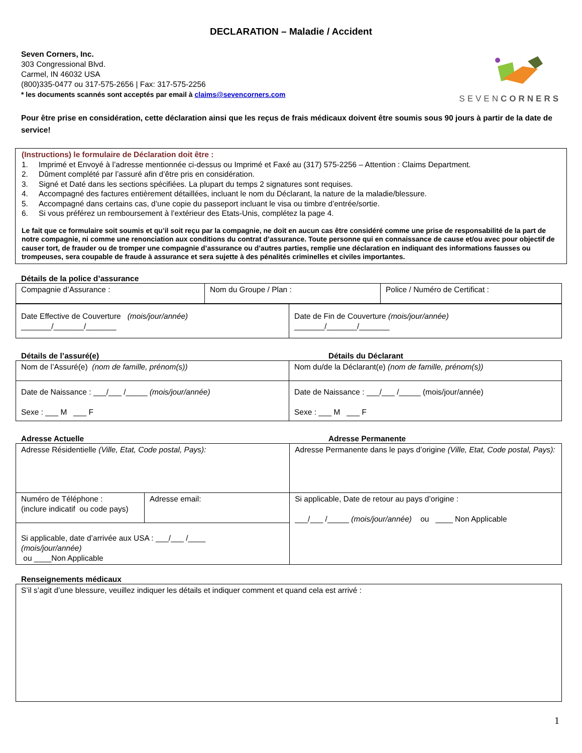DECLARATION – Maladie / Accident
Seven Corners, Inc.
303 Congressional Blvd.
Carmel, IN 46032 USA
(800)335-0477 ou 317-575-2656 | Fax: 317-575-2256
* les documents scannés sont acceptés par email à claims@sevencorners.com
SEVENCORNERS
Pour être prise en considération, cette déclaration ainsi que les reçus de frais médicaux doivent être soumis sous 90 jours à partir de la date de service!
(Instructions) le formulaire de Déclaration doit être :
1. Imprimé et Envoyé à l’adresse mentionnée ci-dessus ou Imprimé et Faxé au (317) 575-2256 – Attention : Claims Department.
2. Dûment complété par l’assuré afin d’être pris en considération.
3. Signé et Daté dans les sections spécifiées. La plupart du temps 2 signatures sont requises.
4. Accompagné des factures entièrement détaillées, incluant le nom du Déclarant, la nature de la maladie/blessure.
5. Accompagné dans certains cas, d’une copie du passeport incluant le visa ou timbre d’entrée/sortie.
6. Si vous préférez un remboursement à l’extérieur des Etats-Unis, complétez la page 4.
Le fait que ce formulaire soit soumis et qu’il soit reçu par la compagnie, ne doit en aucun cas être considéré comme une prise de responsabilité de la part de notre compagnie, ni comme une renonciation aux conditions du contrat d’assurance. Toute personne qui en connaissance de cause et/ou avec pour objectif de causer tort, de frauder ou de tromper une compagnie d’assurance ou d’autres parties, remplie une déclaration en indiquant des informations fausses ou trompeuses, sera coupable de fraude à assurance et sera sujette à des pénalités criminelles et civiles importantes.
Détails de la police d’assurance
| Compagnie d’Assurance : | Nom du Groupe / Plan : | Police / Numéro de Certificat : |
| Date Effective de Couverture (mois/jour/année) _______/_______/_______ | Date de Fin de Couverture (mois/jour/année) _______/_______/_______ |
Détails de l’assuré(e) Détails du Déclarant
| Nom de l’Assuré(e) (nom de famille, prénom(s)) | Nom du/de la Déclarant(e) (nom de famille, prénom(s)) |
| Date de Naissance : ___/___ /_____ (mois/jour/année) Sexe : ___ M ___ F | Date de Naissance : ___/___ /_____ (mois/jour/année) Sexe : ___ M ___ F |
Adresse Actuelle Adresse Permanente
| Adresse Résidentielle (Ville, Etat, Code postal, Pays): | | Adresse Permanente dans le pays d’origine (Ville, Etat, Code postal, Pays): |
| Numéro de Téléphone : (inclure indicatif ou code pays) | Adresse email: | Si applicable, Date de retour au pays d’origine : ___/___ /_____ (mois/jour/année) ou ____ Non Applicable |
| Si applicable, date d’arrivée aux USA : ___/___ /____ (mois/jour/année) ou ____Non Applicable | | |
Renseignements médicaux
| S’il s’agit d’une blessure, veuillez indiquer les détails et indiquer comment et quand cela est arrivé : |
1